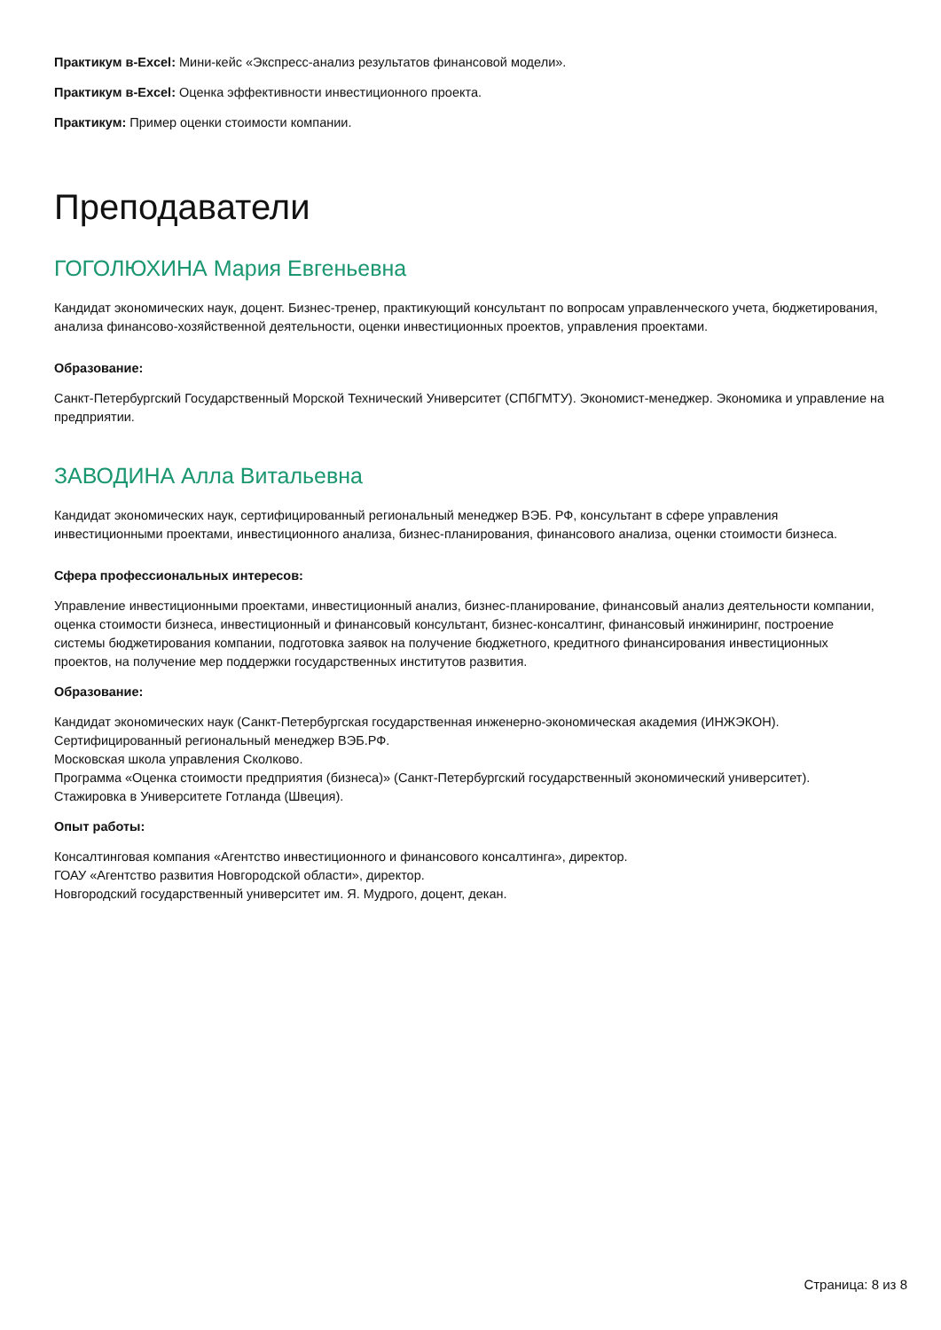Практикум в-Excel: Мини-кейс «Экспресс-анализ результатов финансовой модели».
Практикум в-Excel: Оценка эффективности инвестиционного проекта.
Практикум: Пример оценки стоимости компании.
Преподаватели
ГОГОЛЮХИНА Мария Евгеньевна
Кандидат экономических наук, доцент. Бизнес-тренер, практикующий консультант по вопросам управленческого учета, бюджетирования, анализа финансово-хозяйственной деятельности, оценки инвестиционных проектов, управления проектами.
Образование:
Санкт-Петербургский Государственный Морской Технический Университет (СПбГМТУ). Экономист-менеджер. Экономика и управление на предприятии.
ЗАВОДИНА Алла Витальевна
Кандидат экономических наук, сертифицированный региональный менеджер ВЭБ. РФ, консультант в сфере управления инвестиционными проектами, инвестиционного анализа, бизнес-планирования, финансового анализа, оценки стоимости бизнеса.
Сфера профессиональных интересов:
Управление инвестиционными проектами, инвестиционный анализ, бизнес-планирование, финансовый анализ деятельности компании, оценка стоимости бизнеса, инвестиционный и финансовый консультант, бизнес-консалтинг, финансовый инжиниринг, построение системы бюджетирования компании, подготовка заявок на получение бюджетного, кредитного финансирования инвестиционных проектов, на получение мер поддержки государственных институтов развития.
Образование:
Кандидат экономических наук (Санкт-Петербургская государственная инженерно-экономическая академия (ИНЖЭКОН).
Сертифицированный региональный менеджер ВЭБ.РФ.
Московская школа управления Сколково.
Программа «Оценка стоимости предприятия (бизнеса)» (Санкт-Петербургский государственный экономический университет).
Стажировка в Университете Готланда (Швеция).
Опыт работы:
Консалтинговая компания «Агентство инвестиционного и финансового консалтинга», директор.
ГОАУ «Агентство развития Новгородской области», директор.
Новгородский государственный университет им. Я. Мудрого, доцент, декан.
Страница: 8 из 8